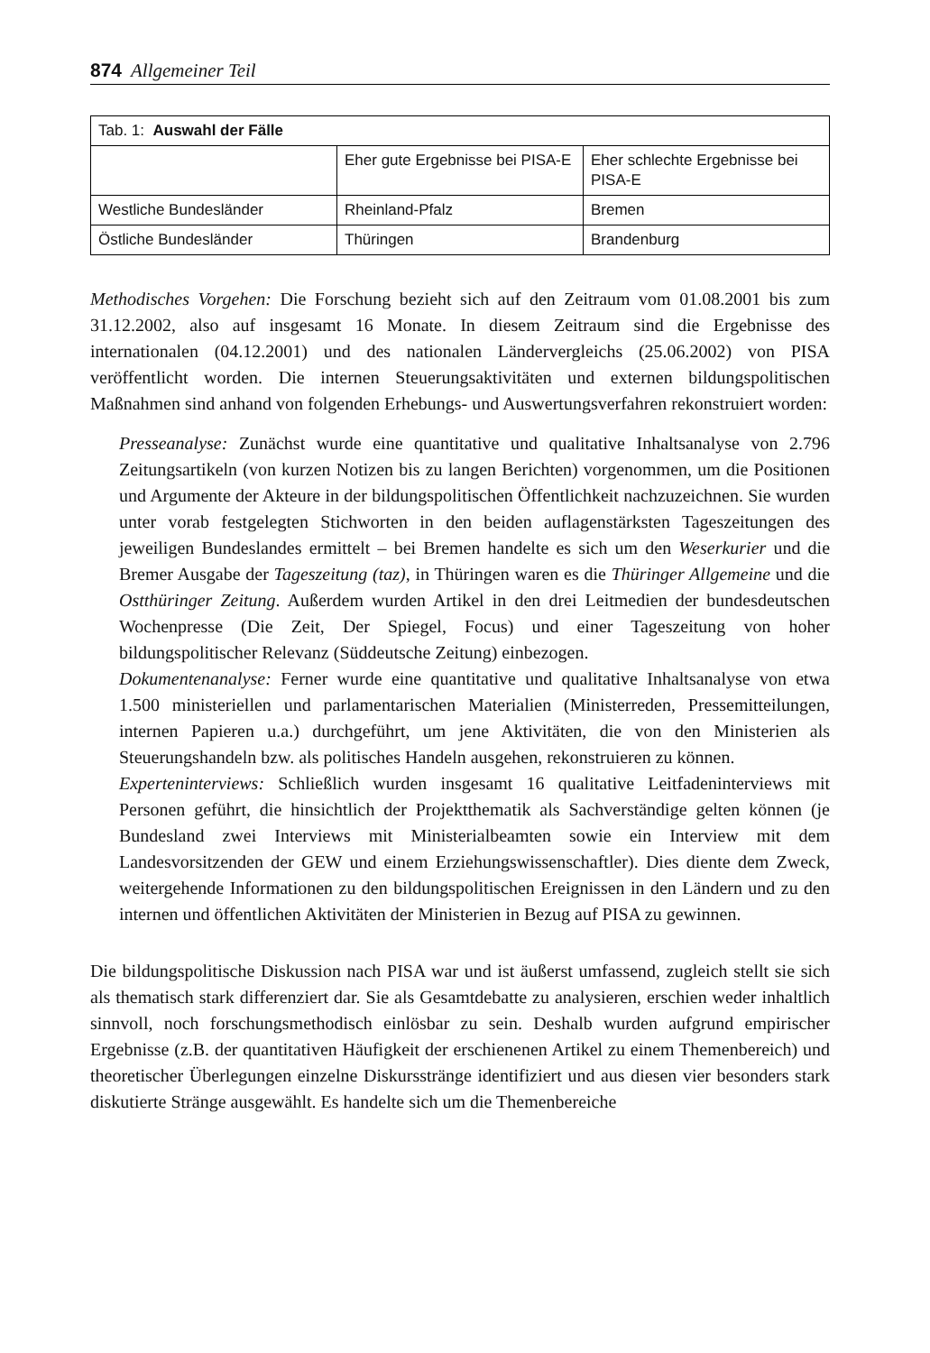874 Allgemeiner Teil
| Tab. 1: Auswahl der Fälle | | |
| | Eher gute Ergebnisse bei PISA-E | Eher schlechte Ergebnisse bei PISA-E |
| Westliche Bundesländer | Rheinland-Pfalz | Bremen |
| Östliche Bundesländer | Thüringen | Brandenburg |
Methodisches Vorgehen: Die Forschung bezieht sich auf den Zeitraum vom 01.08.2001 bis zum 31.12.2002, also auf insgesamt 16 Monate. In diesem Zeitraum sind die Ergebnisse des internationalen (04.12.2001) und des nationalen Ländervergleichs (25.06.2002) von PISA veröffentlicht worden. Die internen Steuerungsaktivitäten und externen bildungspolitischen Maßnahmen sind anhand von folgenden Erhebungs- und Auswertungsverfahren rekonstruiert worden:
Presseanalyse: Zunächst wurde eine quantitative und qualitative Inhaltsanalyse von 2.796 Zeitungsartikeln (von kurzen Notizen bis zu langen Berichten) vorgenommen, um die Positionen und Argumente der Akteure in der bildungspolitischen Öffentlichkeit nachzuzeichnen. Sie wurden unter vorab festgelegten Stichworten in den beiden auflagenstärksten Tageszeitungen des jeweiligen Bundeslandes ermittelt – bei Bremen handelte es sich um den Weserkurier und die Bremer Ausgabe der Tageszeitung (taz), in Thüringen waren es die Thüringer Allgemeine und die Ostthüringer Zeitung. Außerdem wurden Artikel in den drei Leitmedien der bundesdeutschen Wochenpresse (Die Zeit, Der Spiegel, Focus) und einer Tageszeitung von hoher bildungspolitischer Relevanz (Süddeutsche Zeitung) einbezogen.
Dokumentenanalyse: Ferner wurde eine quantitative und qualitative Inhaltsanalyse von etwa 1.500 ministeriellen und parlamentarischen Materialien (Ministerreden, Pressemitteilungen, internen Papieren u.a.) durchgeführt, um jene Aktivitäten, die von den Ministerien als Steuerungshandeln bzw. als politisches Handeln ausgehen, rekonstruieren zu können.
Experteninterviews: Schließlich wurden insgesamt 16 qualitative Leitfadeninterviews mit Personen geführt, die hinsichtlich der Projektthematik als Sachverständige gelten können (je Bundesland zwei Interviews mit Ministerialbeamten sowie ein Interview mit dem Landesvorsitzenden der GEW und einem Erziehungswissenschaftler). Dies diente dem Zweck, weitergehende Informationen zu den bildungspolitischen Ereignissen in den Ländern und zu den internen und öffentlichen Aktivitäten der Ministerien in Bezug auf PISA zu gewinnen.
Die bildungspolitische Diskussion nach PISA war und ist äußerst umfassend, zugleich stellt sie sich als thematisch stark differenziert dar. Sie als Gesamtdebatte zu analysieren, erschien weder inhaltlich sinnvoll, noch forschungsmethodisch einlösbar zu sein. Deshalb wurden aufgrund empirischer Ergebnisse (z.B. der quantitativen Häufigkeit der erschienenen Artikel zu einem Themenbereich) und theoretischer Überlegungen einzelne Diskursstränge identifiziert und aus diesen vier besonders stark diskutierte Stränge ausgewählt. Es handelte sich um die Themenbereiche